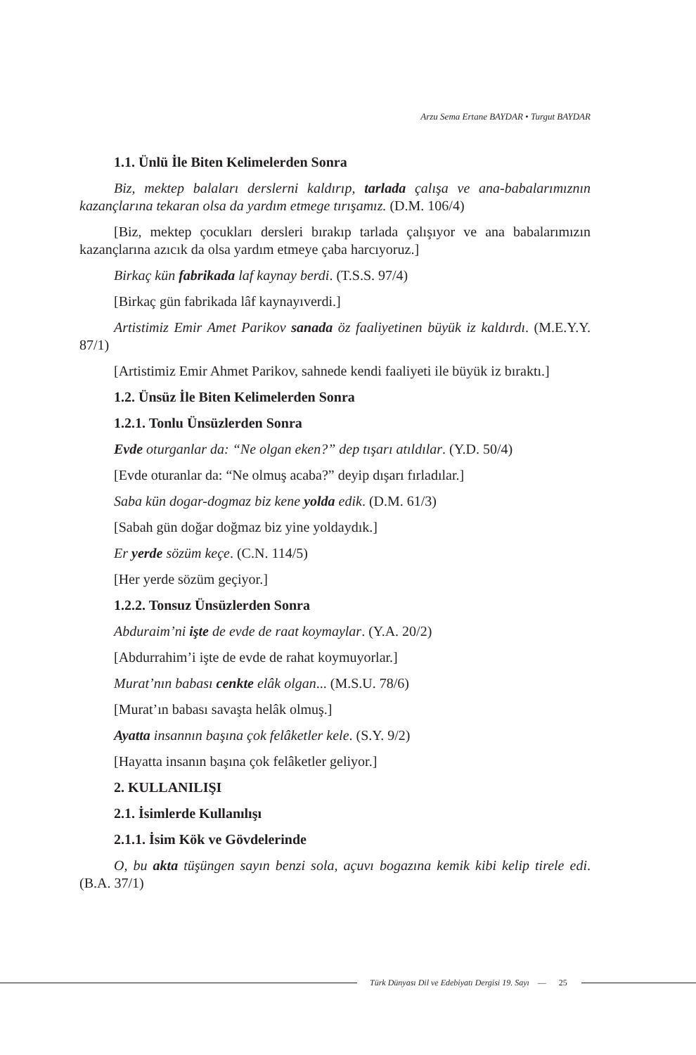Arzu Sema Ertane BAYDAR • Turgut BAYDAR
1.1. Ünlü İle Biten Kelimelerden Sonra
Biz, mektep balaları derslerni kaldırıp, tarlada çalışa ve ana-babalarımıznın kazançlarına tekaran olsa da yardım etmege tırışamız. (D.M. 106/4)
[Biz, mektep çocukları dersleri bırakıp tarlada çalışıyor ve ana babalarımızın kazançlarına azıcık da olsa yardım etmeye çaba harcıyoruz.]
Birkaç kün fabrikada laf kaynay berdi. (T.S.S. 97/4)
[Birkaç gün fabrikada lâf kaynayıverdi.]
Artistimiz Emir Amet Parikov sanada öz faaliyetinen büyük iz kaldırdı. (M.E.Y.Y. 87/1)
[Artistimiz Emir Ahmet Parikov, sahnede kendi faaliyeti ile büyük iz bıraktı.]
1.2. Ünsüz İle Biten Kelimelerden Sonra
1.2.1. Tonlu Ünsüzlerden Sonra
Evde oturganlar da: “Ne olgan eken?” dep tışarı atıldılar. (Y.D. 50/4)
[Evde oturanlar da: “Ne olmuş acaba?” deyip dışarı fırladılar.]
Saba kün dogar-dogmaz biz kene yolda edik. (D.M. 61/3)
[Sabah gün doğar doğmaz biz yine yoldaydık.]
Er yerde sözüm keçe. (C.N. 114/5)
[Her yerde sözüm geçiyor.]
1.2.2. Tonsuz Ünsüzlerden Sonra
Abduraim’ni işte de evde de raat koymaylar. (Y.A. 20/2)
[Abdurrahim’i işte de evde de rahat koymuyorlar.]
Murat’nın babası cenkte elâk olgan... (M.S.U. 78/6)
[Murat’ın babası savaşta helâk olmuş.]
Ayatta insannın başına çok felâketler kele. (S.Y. 9/2)
[Hayatta insanın başına çok felâketler geliyor.]
2. KULLANILIŞI
2.1. İsimlerde Kullanılışı
2.1.1. İsim Kök ve Gövdelerinde
O, bu akta tüşüngen sayın benzi sola, açuvı bogazına kemik kibi kelip tirele edi. (B.A. 37/1)
Türk Dünyası Dil ve Edebiyatı Dergisi 19. Sayı — 25